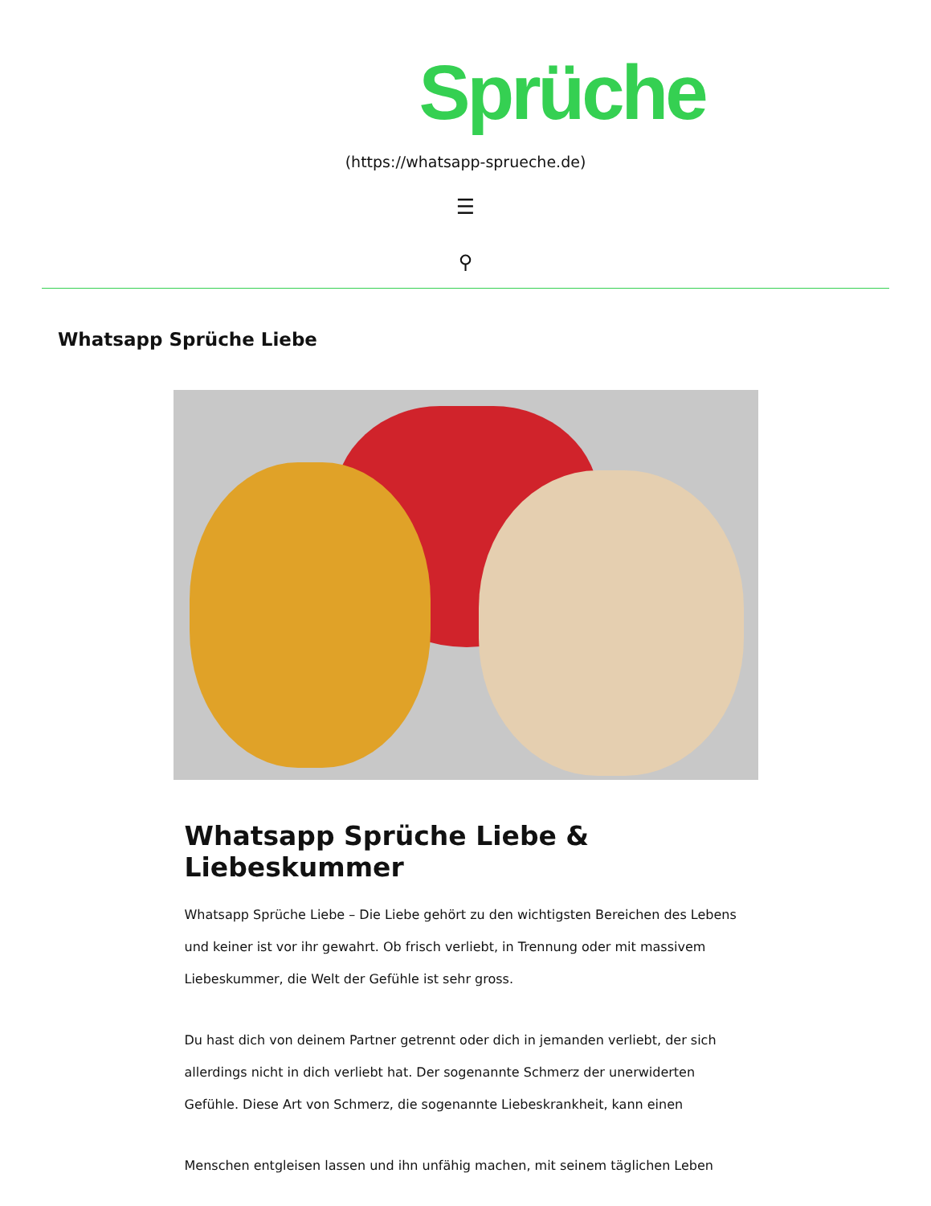Sprüche
(https://whatsapp-sprueche.de)
☰
⚲
Whatsapp Sprüche Liebe
Whatsapp Sprüche Liebe & Liebeskummer
Whatsapp Sprüche Liebe – Die Liebe gehört zu den wichtigsten Bereichen des Lebens und keiner ist vor ihr gewahrt. Ob frisch verliebt, in Trennung oder mit massivem Liebeskummer, die Welt der Gefühle ist sehr gross.
Du hast dich von deinem Partner getrennt oder dich in jemanden verliebt, der sich allerdings nicht in dich verliebt hat. Der sogenannte Schmerz der unerwiderten Gefühle. Diese Art von Schmerz, die sogenannte Liebeskrankheit, kann einen
Menschen entgleisen lassen und ihn unfähig machen, mit seinem täglichen Leben